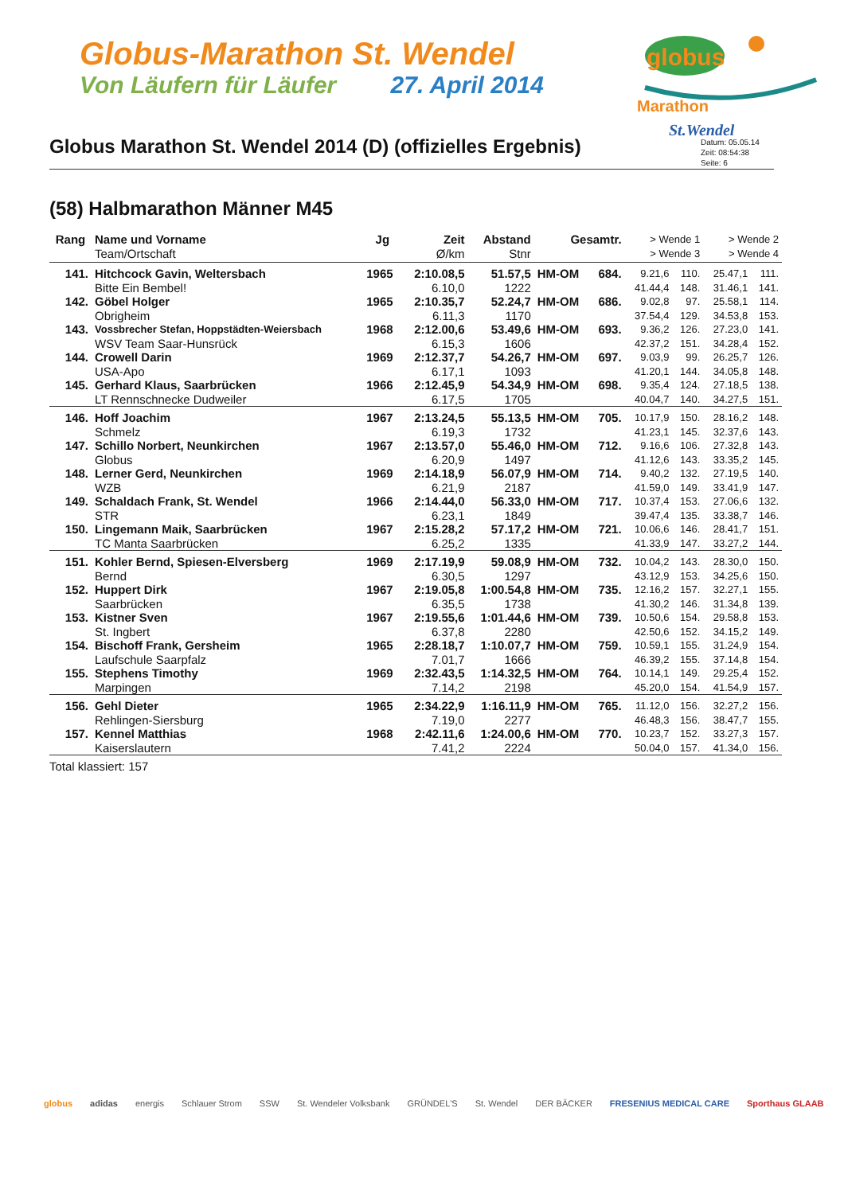Globus-Marathon St. Wendel
Von Läufern für Läufer 27. April 2014
globus
Marathon
St.Wendel
Globus Marathon St. Wendel 2014 (D) (offizielles Ergebnis)
Datum: 05.05.14
Zeit: 08:54:38
Seite: 6
(58) Halbmarathon Männer M45
| Rang | Name und Vorname Team/Ortschaft | Jg | Zeit Ø/km | Abstand Stnr | Gesamtr. | | > Wende 1 > Wende 3 | | > Wende 2 > Wende 4 | |
| --- | --- | --- | --- | --- | --- | --- | --- | --- | --- | --- |
| 141. | Hitchcock Gavin, Weltersbach | 1965 | 2:10.08,5 | 51.57,5 | HM-OM | 684. | 9.21,6 | 110. | 25.47,1 | 111. |
| | Bitte Ein Bembel! | | 6.10,0 | 1222 | | | 41.44,4 | 148. | 31.46,1 | 141. |
| 142. | Göbel Holger | 1965 | 2:10.35,7 | 52.24,7 | HM-OM | 686. | 9.02,8 | 97. | 25.58,1 | 114. |
| | Obrigheim | | 6.11,3 | 1170 | | | 37.54,4 | 129. | 34.53,8 | 153. |
| 143. | Vossbrecher Stefan, Hoppstädten-Weiersbach | 1968 | 2:12.00,6 | 53.49,6 | HM-OM | 693. | 9.36,2 | 126. | 27.23,0 | 141. |
| | WSV Team Saar-Hunsrück | | 6.15,3 | 1606 | | | 42.37,2 | 151. | 34.28,4 | 152. |
| 144. | Crowell Darin | 1969 | 2:12.37,7 | 54.26,7 | HM-OM | 697. | 9.03,9 | 99. | 26.25,7 | 126. |
| | USA-Apo | | 6.17,1 | 1093 | | | 41.20,1 | 144. | 34.05,8 | 148. |
| 145. | Gerhard Klaus, Saarbrücken | 1966 | 2:12.45,9 | 54.34,9 | HM-OM | 698. | 9.35,4 | 124. | 27.18,5 | 138. |
| | LT Rennschnecke Dudweiler | | 6.17,5 | 1705 | | | 40.04,7 | 140. | 34.27,5 | 151. |
| 146. | Hoff Joachim | 1967 | 2:13.24,5 | 55.13,5 | HM-OM | 705. | 10.17,9 | 150. | 28.16,2 | 148. |
| | Schmelz | | 6.19,3 | 1732 | | | 41.23,1 | 145. | 32.37,6 | 143. |
| 147. | Schillo Norbert, Neunkirchen | 1967 | 2:13.57,0 | 55.46,0 | HM-OM | 712. | 9.16,6 | 106. | 27.32,8 | 143. |
| | Globus | | 6.20,9 | 1497 | | | 41.12,6 | 143. | 33.35,2 | 145. |
| 148. | Lerner Gerd, Neunkirchen | 1969 | 2:14.18,9 | 56.07,9 | HM-OM | 714. | 9.40,2 | 132. | 27.19,5 | 140. |
| | WZB | | 6.21,9 | 2187 | | | 41.59,0 | 149. | 33.41,9 | 147. |
| 149. | Schaldach Frank, St. Wendel | 1966 | 2:14.44,0 | 56.33,0 | HM-OM | 717. | 10.37,4 | 153. | 27.06,6 | 132. |
| | STR | | 6.23,1 | 1849 | | | 39.47,4 | 135. | 33.38,7 | 146. |
| 150. | Lingemann Maik, Saarbrücken | 1967 | 2:15.28,2 | 57.17,2 | HM-OM | 721. | 10.06,6 | 146. | 28.41,7 | 151. |
| | TC Manta Saarbrücken | | 6.25,2 | 1335 | | | 41.33,9 | 147. | 33.27,2 | 144. |
| 151. | Kohler Bernd, Spiesen-Elversberg | 1969 | 2:17.19,9 | 59.08,9 | HM-OM | 732. | 10.04,2 | 143. | 28.30,0 | 150. |
| | Bernd | | 6.30,5 | 1297 | | | 43.12,9 | 153. | 34.25,6 | 150. |
| 152. | Huppert Dirk | 1967 | 2:19.05,8 | 1:00.54,8 | HM-OM | 735. | 12.16,2 | 157. | 32.27,1 | 155. |
| | Saarbrücken | | 6.35,5 | 1738 | | | 41.30,2 | 146. | 31.34,8 | 139. |
| 153. | Kistner Sven | 1967 | 2:19.55,6 | 1:01.44,6 | HM-OM | 739. | 10.50,6 | 154. | 29.58,8 | 153. |
| | St. Ingbert | | 6.37,8 | 2280 | | | 42.50,6 | 152. | 34.15,2 | 149. |
| 154. | Bischoff Frank, Gersheim | 1965 | 2:28.18,7 | 1:10.07,7 | HM-OM | 759. | 10.59,1 | 155. | 31.24,9 | 154. |
| | Laufschule Saarpfalz | | 7.01,7 | 1666 | | | 46.39,2 | 155. | 37.14,8 | 154. |
| 155. | Stephens Timothy | 1969 | 2:32.43,5 | 1:14.32,5 | HM-OM | 764. | 10.14,1 | 149. | 29.25,4 | 152. |
| | Marpingen | | 7.14,2 | 2198 | | | 45.20,0 | 154. | 41.54,9 | 157. |
| 156. | Gehl Dieter | 1965 | 2:34.22,9 | 1:16.11,9 | HM-OM | 765. | 11.12,0 | 156. | 32.27,2 | 156. |
| | Rehlingen-Siersburg | | 7.19,0 | 2277 | | | 46.48,3 | 156. | 38.47,7 | 155. |
| 157. | Kennel Matthias | 1968 | 2:42.11,6 | 1:24.00,6 | HM-OM | 770. | 10.23,7 | 152. | 33.27,3 | 157. |
| | Kaiserslautern | | 7.41,2 | 2224 | | | 50.04,0 | 157. | 41.34,0 | 156. |
| Total klassiert: 157 | | | | | | | | | | |
globus adidas energis Schlauer Strom SSW St. Wendeler Volksbank GRÜNDEL'S St. Wendel DER BÄCKER FRESENIUS MEDICAL CARE Sporthaus GLAAB